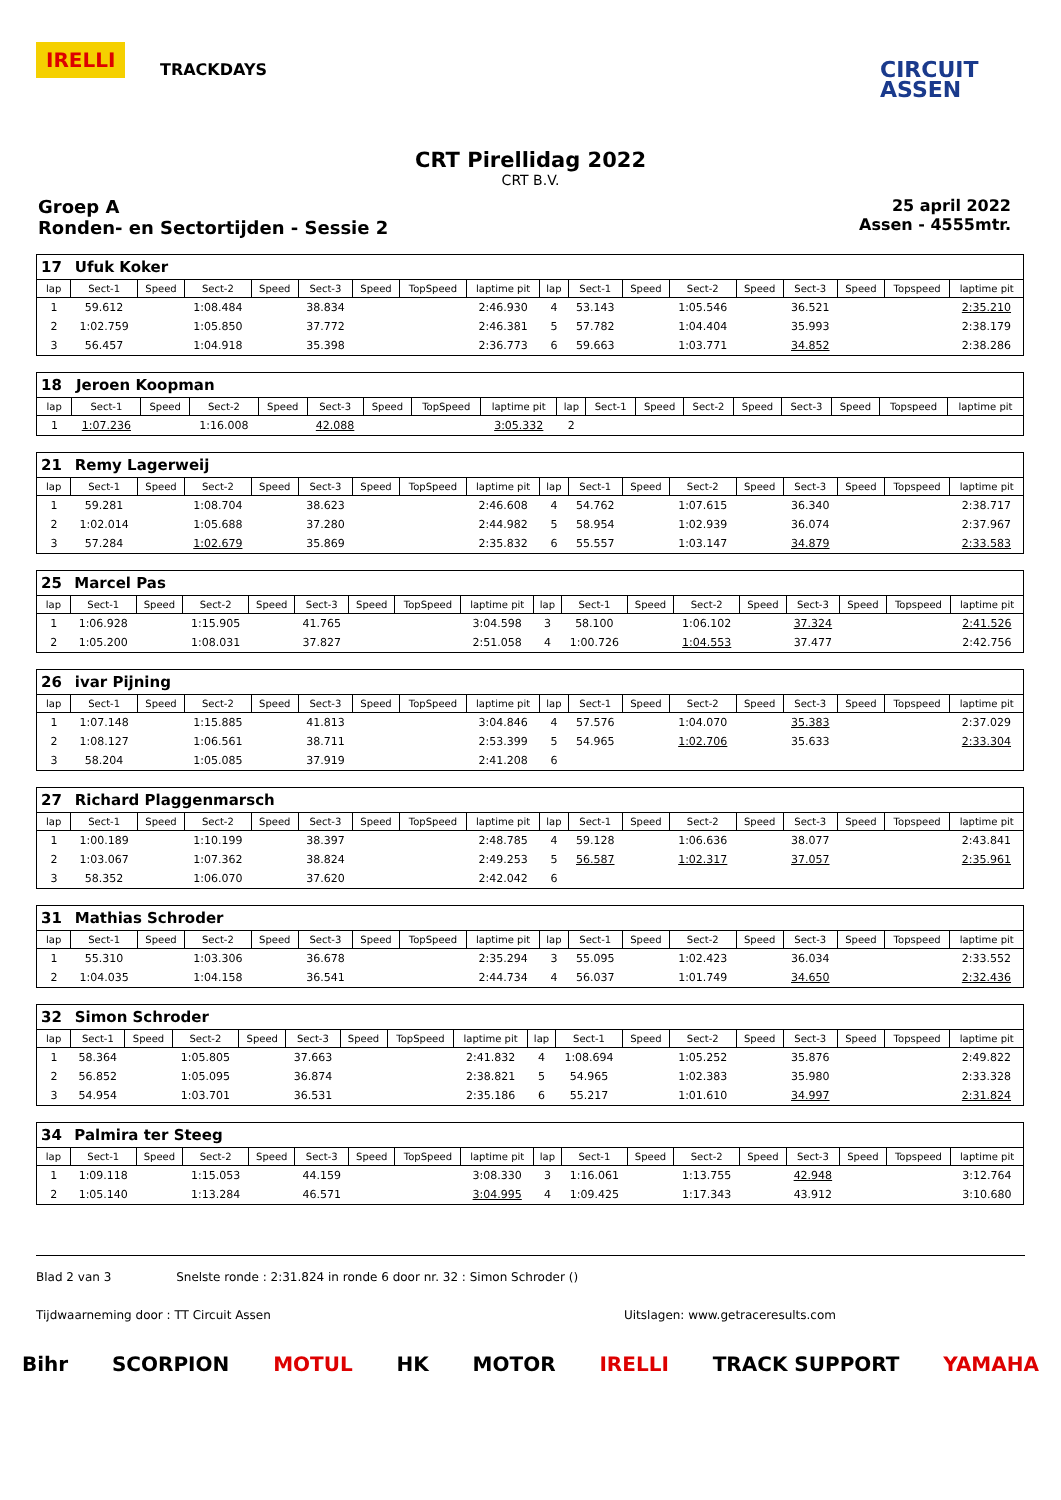IRELLI
TRACKDAYS
CIRCUIT
ASSEN
CRT Pirellidag 2022
CRT B.V.
Groep A
Ronden- en Sectortijden - Sessie 2
25 april 2022
Assen - 4555mtr.
| 17 | Ufuk Koker | | | | | | | | | | | | | | | | |
| lap | Sect-1 | Speed | Sect-2 | Speed | Sect-3 | Speed | TopSpeed | laptime pit | lap | Sect-1 | Speed | Sect-2 | Speed | Sect-3 | Speed | Topspeed | laptime pit |
| 1 | 59.612 | | 1:08.484 | | 38.834 | | | 2:46.930 | 4 | 53.143 | | 1:05.546 | | 36.521 | | | 2:35.210 |
| 2 | 1:02.759 | | 1:05.850 | | 37.772 | | | 2:46.381 | 5 | 57.782 | | 1:04.404 | | 35.993 | | | 2:38.179 |
| 3 | 56.457 | | 1:04.918 | | 35.398 | | | 2:36.773 | 6 | 59.663 | | 1:03.771 | | 34.852 | | | 2:38.286 |
| 18 | Jeroen Koopman | | | | | | | | | | | | | | | | |
| lap | Sect-1 | Speed | Sect-2 | Speed | Sect-3 | Speed | TopSpeed | laptime pit | lap | Sect-1 | Speed | Sect-2 | Speed | Sect-3 | Speed | Topspeed | laptime pit |
| 1 | 1:07.236 | | 1:16.008 | | 42.088 | | | 3:05.332 | 2 | | | | | | | | |
| 21 | Remy Lagerweij | | | | | | | | | | | | | | | | |
| lap | Sect-1 | Speed | Sect-2 | Speed | Sect-3 | Speed | TopSpeed | laptime pit | lap | Sect-1 | Speed | Sect-2 | Speed | Sect-3 | Speed | Topspeed | laptime pit |
| 1 | 59.281 | | 1:08.704 | | 38.623 | | | 2:46.608 | 4 | 54.762 | | 1:07.615 | | 36.340 | | | 2:38.717 |
| 2 | 1:02.014 | | 1:05.688 | | 37.280 | | | 2:44.982 | 5 | 58.954 | | 1:02.939 | | 36.074 | | | 2:37.967 |
| 3 | 57.284 | | 1:02.679 | | 35.869 | | | 2:35.832 | 6 | 55.557 | | 1:03.147 | | 34.879 | | | 2:33.583 |
| 25 | Marcel Pas | | | | | | | | | | | | | | | | |
| lap | Sect-1 | Speed | Sect-2 | Speed | Sect-3 | Speed | TopSpeed | laptime pit | lap | Sect-1 | Speed | Sect-2 | Speed | Sect-3 | Speed | Topspeed | laptime pit |
| 1 | 1:06.928 | | 1:15.905 | | 41.765 | | | 3:04.598 | 3 | 58.100 | | 1:06.102 | | 37.324 | | | 2:41.526 |
| 2 | 1:05.200 | | 1:08.031 | | 37.827 | | | 2:51.058 | 4 | 1:00.726 | | 1:04.553 | | 37.477 | | | 2:42.756 |
| 26 | ivar Pijning | | | | | | | | | | | | | | | | |
| lap | Sect-1 | Speed | Sect-2 | Speed | Sect-3 | Speed | TopSpeed | laptime pit | lap | Sect-1 | Speed | Sect-2 | Speed | Sect-3 | Speed | Topspeed | laptime pit |
| 1 | 1:07.148 | | 1:15.885 | | 41.813 | | | 3:04.846 | 4 | 57.576 | | 1:04.070 | | 35.383 | | | 2:37.029 |
| 2 | 1:08.127 | | 1:06.561 | | 38.711 | | | 2:53.399 | 5 | 54.965 | | 1:02.706 | | 35.633 | | | 2:33.304 |
| 3 | 58.204 | | 1:05.085 | | 37.919 | | | 2:41.208 | 6 | | | | | | | | |
| 27 | Richard Plaggenmarsch | | | | | | | | | | | | | | | | |
| lap | Sect-1 | Speed | Sect-2 | Speed | Sect-3 | Speed | TopSpeed | laptime pit | lap | Sect-1 | Speed | Sect-2 | Speed | Sect-3 | Speed | Topspeed | laptime pit |
| 1 | 1:00.189 | | 1:10.199 | | 38.397 | | | 2:48.785 | 4 | 59.128 | | 1:06.636 | | 38.077 | | | 2:43.841 |
| 2 | 1:03.067 | | 1:07.362 | | 38.824 | | | 2:49.253 | 5 | 56.587 | | 1:02.317 | | 37.057 | | | 2:35.961 |
| 3 | 58.352 | | 1:06.070 | | 37.620 | | | 2:42.042 | 6 | | | | | | | | |
| 31 | Mathias Schroder | | | | | | | | | | | | | | | | |
| lap | Sect-1 | Speed | Sect-2 | Speed | Sect-3 | Speed | TopSpeed | laptime pit | lap | Sect-1 | Speed | Sect-2 | Speed | Sect-3 | Speed | Topspeed | laptime pit |
| 1 | 55.310 | | 1:03.306 | | 36.678 | | | 2:35.294 | 3 | 55.095 | | 1:02.423 | | 36.034 | | | 2:33.552 |
| 2 | 1:04.035 | | 1:04.158 | | 36.541 | | | 2:44.734 | 4 | 56.037 | | 1:01.749 | | 34.650 | | | 2:32.436 |
| 32 | Simon Schroder | | | | | | | | | | | | | | | | |
| lap | Sect-1 | Speed | Sect-2 | Speed | Sect-3 | Speed | TopSpeed | laptime pit | lap | Sect-1 | Speed | Sect-2 | Speed | Sect-3 | Speed | Topspeed | laptime pit |
| 1 | 58.364 | | 1:05.805 | | 37.663 | | | 2:41.832 | 4 | 1:08.694 | | 1:05.252 | | 35.876 | | | 2:49.822 |
| 2 | 56.852 | | 1:05.095 | | 36.874 | | | 2:38.821 | 5 | 54.965 | | 1:02.383 | | 35.980 | | | 2:33.328 |
| 3 | 54.954 | | 1:03.701 | | 36.531 | | | 2:35.186 | 6 | 55.217 | | 1:01.610 | | 34.997 | | | 2:31.824 |
| 34 | Palmira ter Steeg | | | | | | | | | | | | | | | | |
| lap | Sect-1 | Speed | Sect-2 | Speed | Sect-3 | Speed | TopSpeed | laptime pit | lap | Sect-1 | Speed | Sect-2 | Speed | Sect-3 | Speed | Topspeed | laptime pit |
| 1 | 1:09.118 | | 1:15.053 | | 44.159 | | | 3:08.330 | 3 | 1:16.061 | | 1:13.755 | | 42.948 | | | 3:12.764 |
| 2 | 1:05.140 | | 1:13.284 | | 46.571 | | | 3:04.995 | 4 | 1:09.425 | | 1:17.343 | | 43.912 | | | 3:10.680 |
Blad 2 van 3 Snelste ronde : 2:31.824 in ronde 6 door nr. 32 : Simon Schroder ()
Tijdwaarneming door : TT Circuit Assen Uitslagen: www.getraceresults.com
Bihr SCORPION MOTUL HK MOTOR IRELLI TRACK SUPPORT YAMAHA